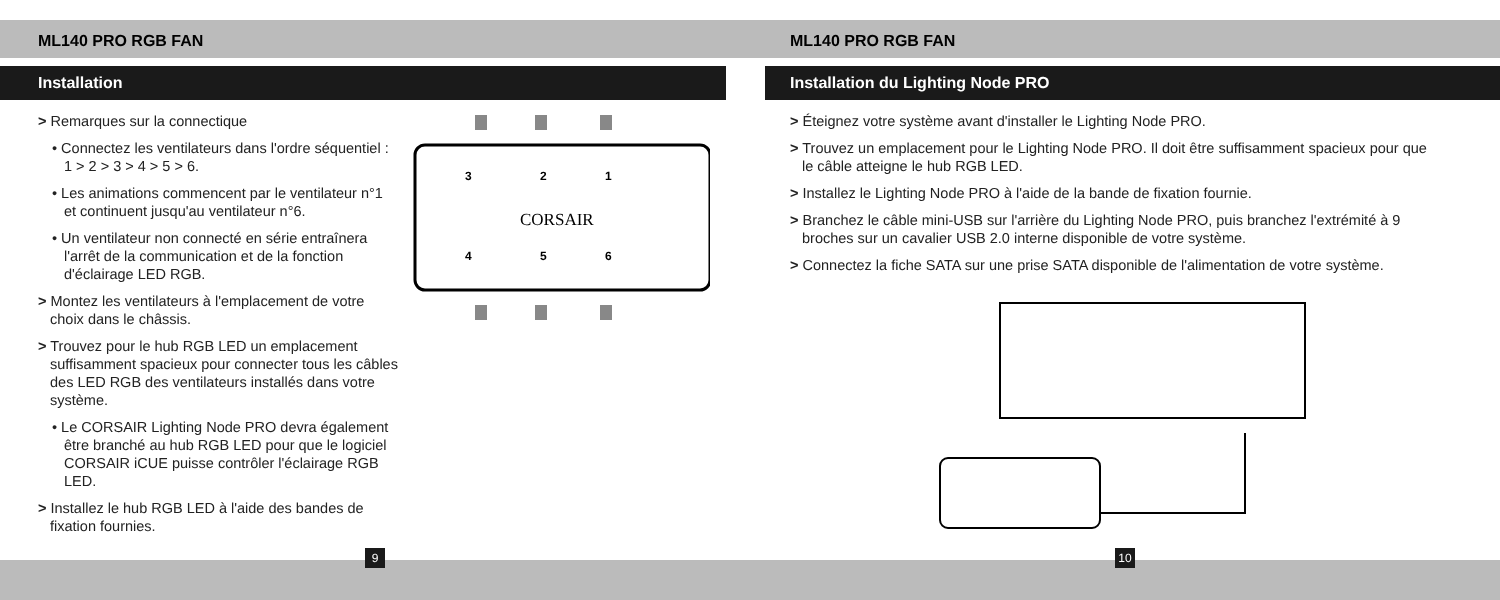ML140 PRO RGB FAN
Installation
> Remarques sur la connectique
• Connectez les ventilateurs dans l'ordre séquentiel : 1 > 2 > 3 > 4 > 5 > 6.
• Les animations commencent par le ventilateur n°1 et continuent jusqu'au ventilateur n°6.
• Un ventilateur non connecté en série entraînera l'arrêt de la communication et de la fonction d'éclairage LED RGB.
> Montez les ventilateurs à l'emplacement de votre choix dans le châssis.
> Trouvez pour le hub RGB LED un emplacement suffisamment spacieux pour connecter tous les câbles des LED RGB des ventilateurs installés dans votre système.
• Le CORSAIR Lighting Node PRO devra également être branché au hub RGB LED pour que le logiciel CORSAIR iCUE puisse contrôler l'éclairage RGB LED.
> Installez le hub RGB LED à l'aide des bandes de fixation fournies.
3
2
1
CORSAIR
4
5
6
9
ML140 PRO RGB FAN
Installation du Lighting Node PRO
> Éteignez votre système avant d'installer le Lighting Node PRO.
> Trouvez un emplacement pour le Lighting Node PRO. Il doit être suffisamment spacieux pour que le câble atteigne le hub RGB LED.
> Installez le Lighting Node PRO à l'aide de la bande de fixation fournie.
> Branchez le câble mini-USB sur l'arrière du Lighting Node PRO, puis branchez l'extrémité à 9 broches sur un cavalier USB 2.0 interne disponible de votre système.
> Connectez la fiche SATA sur une prise SATA disponible de l'alimentation de votre système.
10